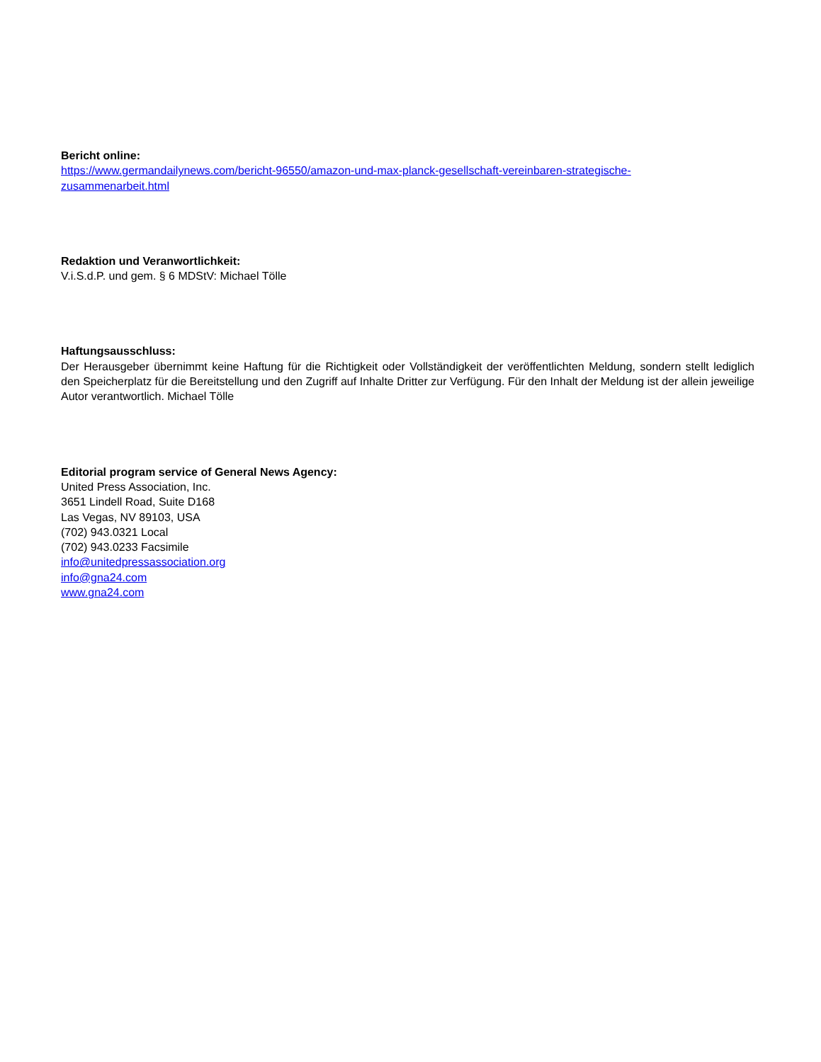Bericht online:
https://www.germandailynews.com/bericht-96550/amazon-und-max-planck-gesellschaft-vereinbaren-strategische-
zusammenarbeit.html
Redaktion und Veranwortlichkeit:
V.i.S.d.P. und gem. § 6 MDStV: Michael Tölle
Haftungsausschluss:
Der Herausgeber übernimmt keine Haftung für die Richtigkeit oder Vollständigkeit der veröffentlichten Meldung, sondern stellt lediglich den Speicherplatz für die Bereitstellung und den Zugriff auf Inhalte Dritter zur Verfügung. Für den Inhalt der Meldung ist der allein jeweilige Autor verantwortlich. Michael Tölle
Editorial program service of General News Agency:
United Press Association, Inc.
3651 Lindell Road, Suite D168
Las Vegas, NV 89103, USA
(702) 943.0321 Local
(702) 943.0233 Facsimile
info@unitedpressassociation.org
info@gna24.com
www.gna24.com